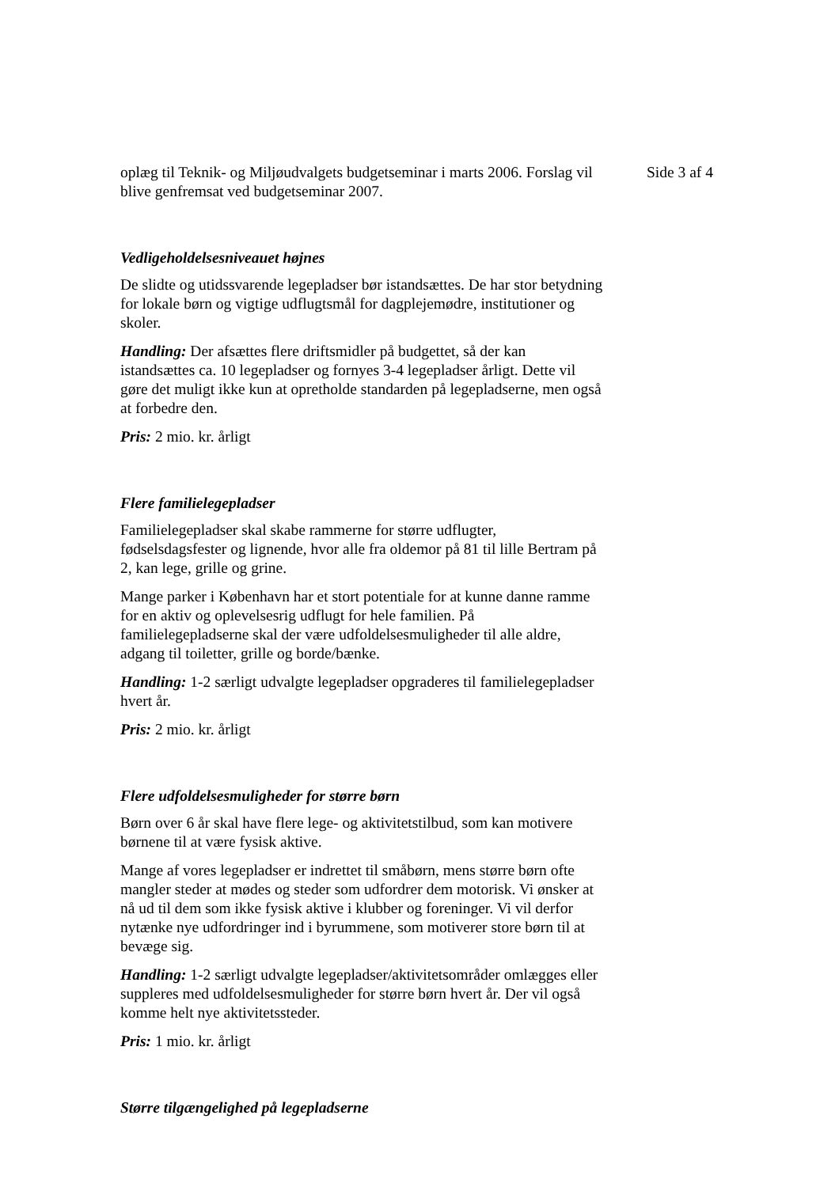oplæg til Teknik- og Miljøudvalgets budgetseminar i marts 2006. Forslag vil blive genfremsat ved budgetseminar 2007.
Vedligeholdelsesniveauet højnes
De slidte og utidssvarende legepladser bør istandsættes. De har stor betydning for lokale børn og vigtige udflugtsmål for dagplejemødre, institutioner og skoler.
Handling: Der afsættes flere driftsmidler på budgettet, så der kan istandsættes ca. 10 legepladser og fornyes 3-4 legepladser årligt. Dette vil gøre det muligt ikke kun at opretholde standarden på legepladserne, men også at forbedre den.
Pris: 2 mio. kr. årligt
Flere familielegepladser
Familielegepladser skal skabe rammerne for større udflugter, fødselsdagsfester og lignende, hvor alle fra oldemor på 81 til lille Bertram på 2, kan lege, grille og grine.
Mange parker i København har et stort potentiale for at kunne danne ramme for en aktiv og oplevelsesrig udflugt for hele familien. På familielegepladserne skal der være udfoldelsesmuligheder til alle aldre, adgang til toiletter, grille og borde/bænke.
Handling: 1-2 særligt udvalgte legepladser opgraderes til familielegepladser hvert år.
Pris: 2 mio. kr. årligt
Flere udfoldelsesmuligheder for større børn
Børn over 6 år skal have flere lege- og aktivitetstilbud, som kan motivere børnene til at være fysisk aktive.
Mange af vores legepladser er indrettet til småbørn, mens større børn ofte mangler steder at mødes og steder som udfordrer dem motorisk. Vi ønsker at nå ud til dem som ikke fysisk aktive i klubber og foreninger. Vi vil derfor nytænke nye udfordringer ind i byrummene, som motiverer store børn til at bevæge sig.
Handling: 1-2 særligt udvalgte legepladser/aktivitetsområder omlægges eller suppleres med udfoldelsesmuligheder for større børn hvert år. Der vil også komme helt nye aktivitetssteder.
Pris: 1 mio. kr. årligt
Større tilgængelighed på legepladserne
Side 3 af 4